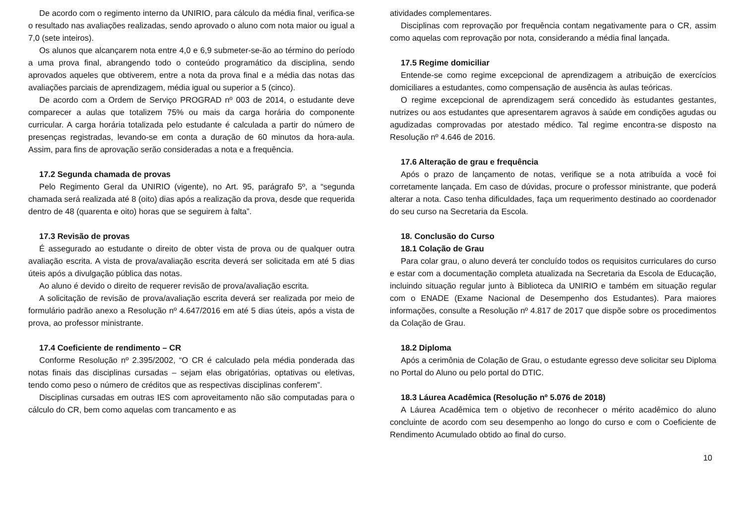De acordo com o regimento interno da UNIRIO, para cálculo da média final, verifica-se o resultado nas avaliações realizadas, sendo aprovado o aluno com nota maior ou igual a 7,0 (sete inteiros).
Os alunos que alcançarem nota entre 4,0 e 6,9 submeter-se-ão ao término do período a uma prova final, abrangendo todo o conteúdo programático da disciplina, sendo aprovados aqueles que obtiverem, entre a nota da prova final e a média das notas das avaliações parciais de aprendizagem, média igual ou superior a 5 (cinco).
De acordo com a Ordem de Serviço PROGRAD nº 003 de 2014, o estudante deve comparecer a aulas que totalizem 75% ou mais da carga horária do componente curricular. A carga horária totalizada pelo estudante é calculada a partir do número de presenças registradas, levando-se em conta a duração de 60 minutos da hora-aula. Assim, para fins de aprovação serão consideradas a nota e a frequência.
17.2 Segunda chamada de provas
Pelo Regimento Geral da UNIRIO (vigente), no Art. 95, parágrafo 5º, a “segunda chamada será realizada até 8 (oito) dias após a realização da prova, desde que requerida dentro de 48 (quarenta e oito) horas que se seguirem à falta”.
17.3 Revisão de provas
É assegurado ao estudante o direito de obter vista de prova ou de qualquer outra avaliação escrita. A vista de prova/avaliação escrita deverá ser solicitada em até 5 dias úteis após a divulgação pública das notas.
Ao aluno é devido o direito de requerer revisão de prova/avaliação escrita.
A solicitação de revisão de prova/avaliação escrita deverá ser realizada por meio de formulário padrão anexo a Resolução nº 4.647/2016 em até 5 dias úteis, após a vista de prova, ao professor ministrante.
17.4 Coeficiente de rendimento – CR
Conforme Resolução nº 2.395/2002, “O CR é calculado pela média ponderada das notas finais das disciplinas cursadas – sejam elas obrigatórias, optativas ou eletivas, tendo como peso o número de créditos que as respectivas disciplinas conferem”.
Disciplinas cursadas em outras IES com aproveitamento não são computadas para o cálculo do CR, bem como aquelas com trancamento e as
atividades complementares.
Disciplinas com reprovação por frequência contam negativamente para o CR, assim como aquelas com reprovação por nota, considerando a média final lançada.
17.5 Regime domiciliar
Entende-se como regime excepcional de aprendizagem a atribuição de exercícios domiciliares a estudantes, como compensação de ausência às aulas teóricas.
O regime excepcional de aprendizagem será concedido às estudantes gestantes, nutrizes ou aos estudantes que apresentarem agravos à saúde em condições agudas ou agudizadas comprovadas por atestado médico. Tal regime encontra-se disposto na Resolução nº 4.646 de 2016.
17.6 Alteração de grau e frequência
Após o prazo de lançamento de notas, verifique se a nota atribuída a você foi corretamente lançada. Em caso de dúvidas, procure o professor ministrante, que poderá alterar a nota. Caso tenha dificuldades, faça um requerimento destinado ao coordenador do seu curso na Secretaria da Escola.
18. Conclusão do Curso
18.1 Colação de Grau
Para colar grau, o aluno deverá ter concluído todos os requisitos curriculares do curso e estar com a documentação completa atualizada na Secretaria da Escola de Educação, incluindo situação regular junto à Biblioteca da UNIRIO e também em situação regular com o ENADE (Exame Nacional de Desempenho dos Estudantes). Para maiores informações, consulte a Resolução nº 4.817 de 2017 que dispõe sobre os procedimentos da Colação de Grau.
18.2 Diploma
Após a cerimônia de Colação de Grau, o estudante egresso deve solicitar seu Diploma no Portal do Aluno ou pelo portal do DTIC.
18.3 Láurea Acadêmica (Resolução nº 5.076 de 2018)
A Láurea Acadêmica tem o objetivo de reconhecer o mérito acadêmico do aluno concluinte de acordo com seu desempenho ao longo do curso e com o Coeficiente de Rendimento Acumulado obtido ao final do curso.
10